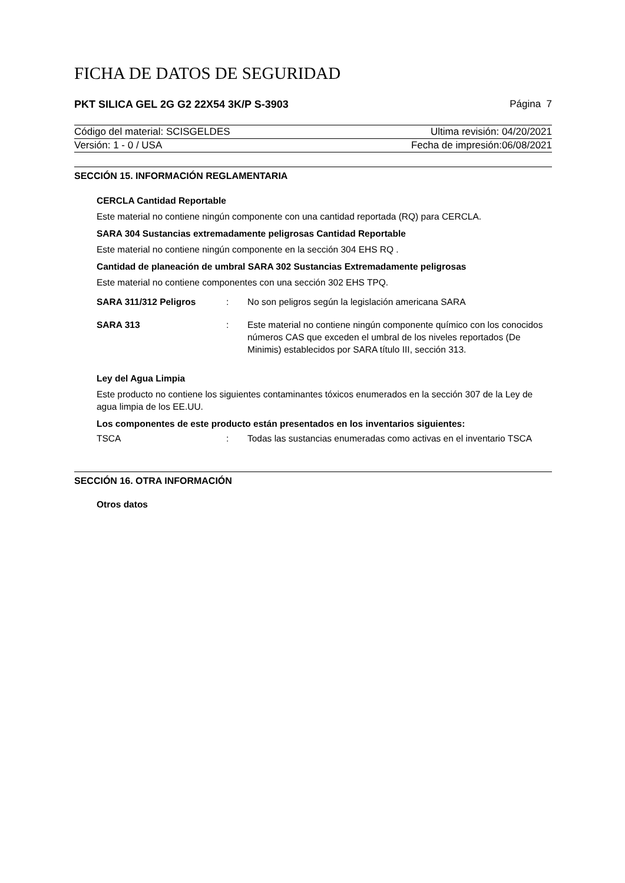FICHA DE DATOS DE SEGURIDAD
PKT SILICA GEL 2G G2 22X54 3K/P S-3903 Página 7
Código del material: SCISGELDES Ultima revisión: 04/20/2021
Versión: 1 - 0 / USA Fecha de impresión:06/08/2021
SECCIÓN 15. INFORMACIÓN REGLAMENTARIA
CERCLA Cantidad Reportable
Este material no contiene ningún componente con una cantidad reportada (RQ) para CERCLA.
SARA 304 Sustancias extremadamente peligrosas Cantidad Reportable
Este material no contiene ningún componente en la sección 304 EHS RQ .
Cantidad de planeación de umbral SARA 302 Sustancias Extremadamente peligrosas
Este material no contiene componentes con una sección 302 EHS TPQ.
SARA 311/312 Peligros : No son peligros según la legislación americana SARA
SARA 313 : Este material no contiene ningún componente químico con los conocidos números CAS que exceden el umbral de los niveles reportados (De Minimis) establecidos por SARA título III, sección 313.
Ley del Agua Limpia
Este producto no contiene los siguientes contaminantes tóxicos enumerados en la sección 307 de la Ley de agua limpia de los EE.UU.
Los componentes de este producto están presentados en los inventarios siguientes:
TSCA : Todas las sustancias enumeradas como activas en el inventario TSCA
SECCIÓN 16. OTRA INFORMACIÓN
Otros datos